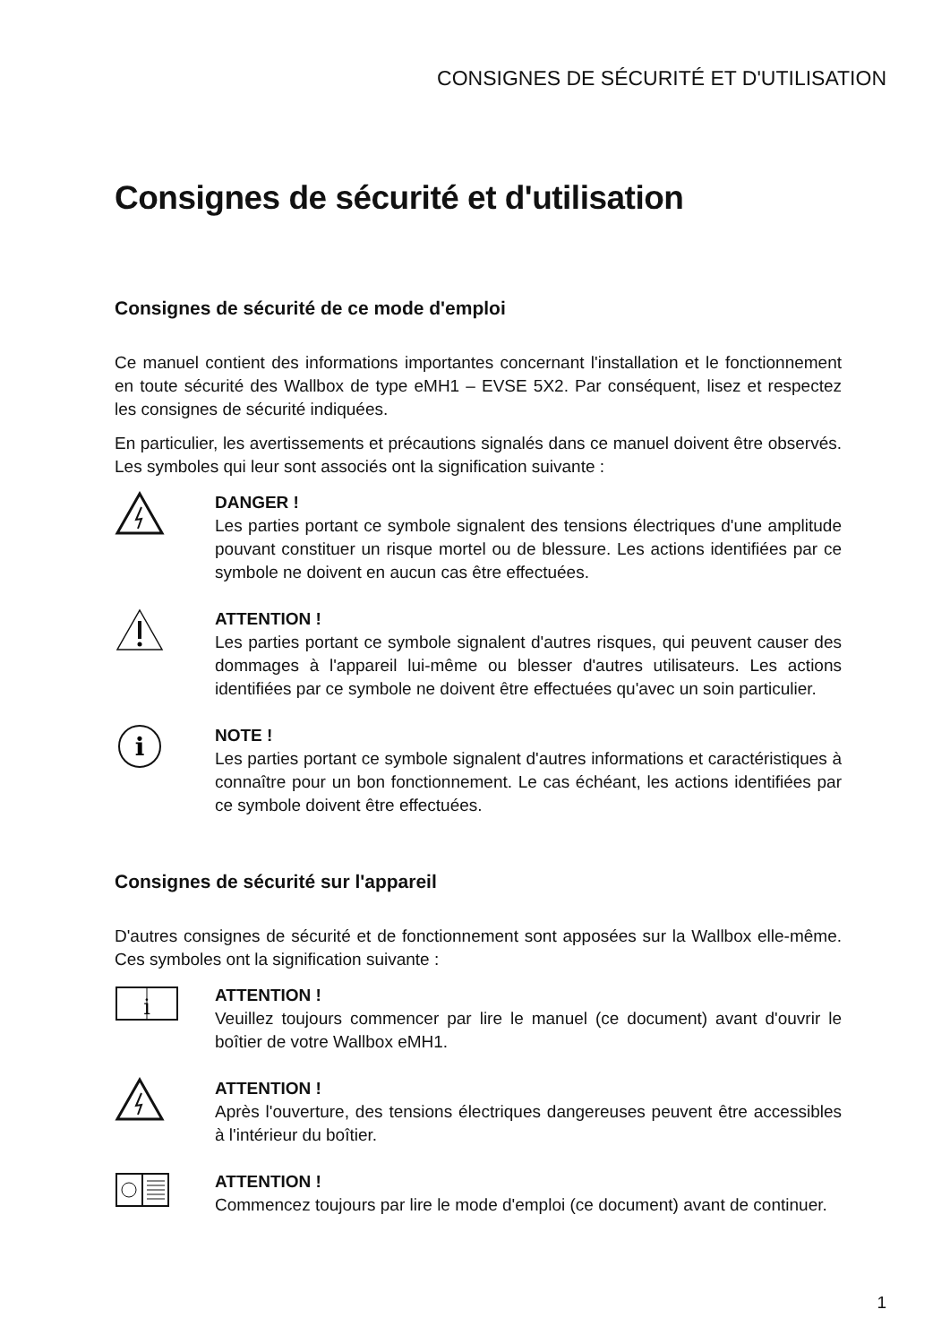CONSIGNES DE SÉCURITÉ ET D'UTILISATION
Consignes de sécurité et d'utilisation
Consignes de sécurité de ce mode d'emploi
Ce manuel contient des informations importantes concernant l'installation et le fonctionnement en toute sécurité des Wallbox de type eMH1 – EVSE 5X2. Par conséquent, lisez et respectez les consignes de sécurité indiquées.
En particulier, les avertissements et précautions signalés dans ce manuel doivent être observés. Les symboles qui leur sont associés ont la signification suivante :
DANGER !
Les parties portant ce symbole signalent des tensions électriques d'une amplitude pouvant constituer un risque mortel ou de blessure. Les actions identifiées par ce symbole ne doivent en aucun cas être effectuées.
ATTENTION !
Les parties portant ce symbole signalent d'autres risques, qui peuvent causer des dommages à l'appareil lui-même ou blesser d'autres utilisateurs. Les actions identifiées par ce symbole ne doivent être effectuées qu'avec un soin particulier.
i
NOTE !
Les parties portant ce symbole signalent d'autres informations et caractéristiques à connaître pour un bon fonctionnement. Le cas échéant, les actions identifiées par ce symbole doivent être effectuées.
Consignes de sécurité sur l'appareil
D'autres consignes de sécurité et de fonctionnement sont apposées sur la Wallbox elle-même. Ces symboles ont la signification suivante :
i
ATTENTION !
Veuillez toujours commencer par lire le manuel (ce document) avant d'ouvrir le boîtier de votre Wallbox eMH1.
ATTENTION !
Après l'ouverture, des tensions électriques dangereuses peuvent être accessibles à l'intérieur du boîtier.
ATTENTION !
Commencez toujours par lire le mode d'emploi (ce document) avant de continuer.
1